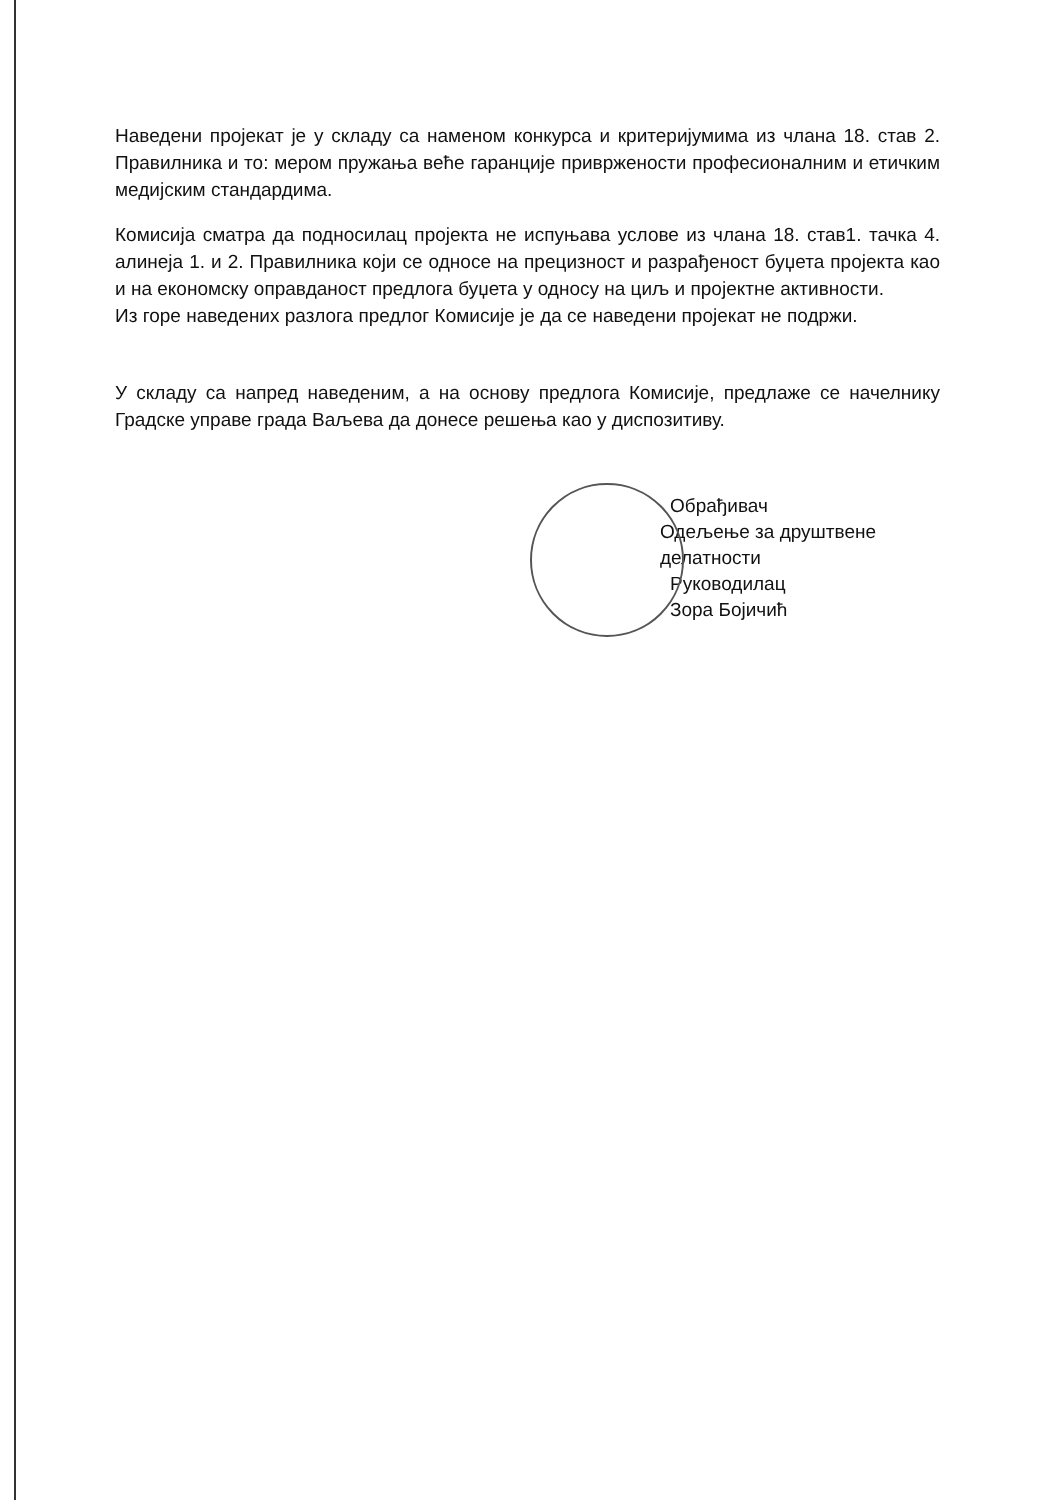Наведени пројекат је у складу са наменом конкурса и критеријумима из члана 18. став 2. Правилника и то: мером пружања веће гаранције привржености професионалним и етичким медијским стандардима.
Комисија сматра да подносилац пројекта не испуњава услове из члана 18. став1. тачка 4. алинеја 1. и 2. Правилника који се односе на прецизност и разрађеност буџета пројекта као и на економску оправданост предлога буџета у односу на циљ и пројектне активности.
Из горе наведених разлога предлог Комисије је да се наведени пројекат не подржи.
У складу са напред наведеним, а на основу предлога Комисије, предлаже се начелнику Градске управе града Ваљева да донесе решења као у диспозитиву.
Обрађивач
Одељење за друштвене делатности
Руководилац
Зора Бојичић